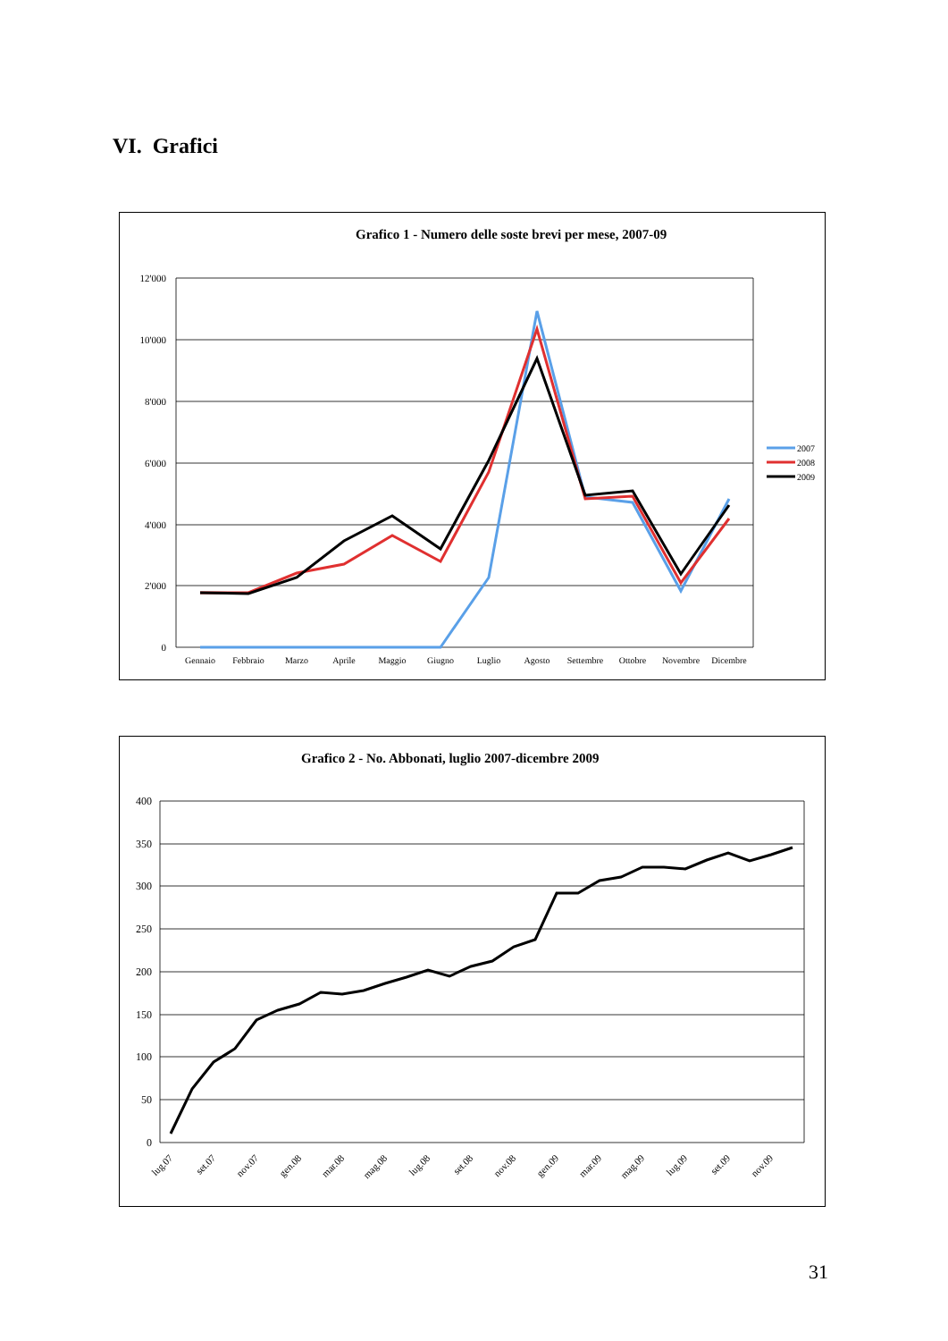VI. Grafici
Grafico 1 - Numero delle soste brevi per mese, 2007-09
12'000
10'000
8'000
6'000
4'000
2'000
0
Gennaio
Febbraio
Marzo
Aprile
Maggio
Giugno
Luglio
Agosto
Settembre
Ottobre
Novembre
Dicembre
2007
2008
2009
Grafico 2 - No. Abbonati, luglio 2007-dicembre 2009
400
350
300
250
200
150
100
50
0
lug.07
set.07
nov.07
gen.08
mar.08
mag.08
lug.08
set.08
nov.08
gen.09
mar.09
mag.09
lug.09
set.09
nov.09
31